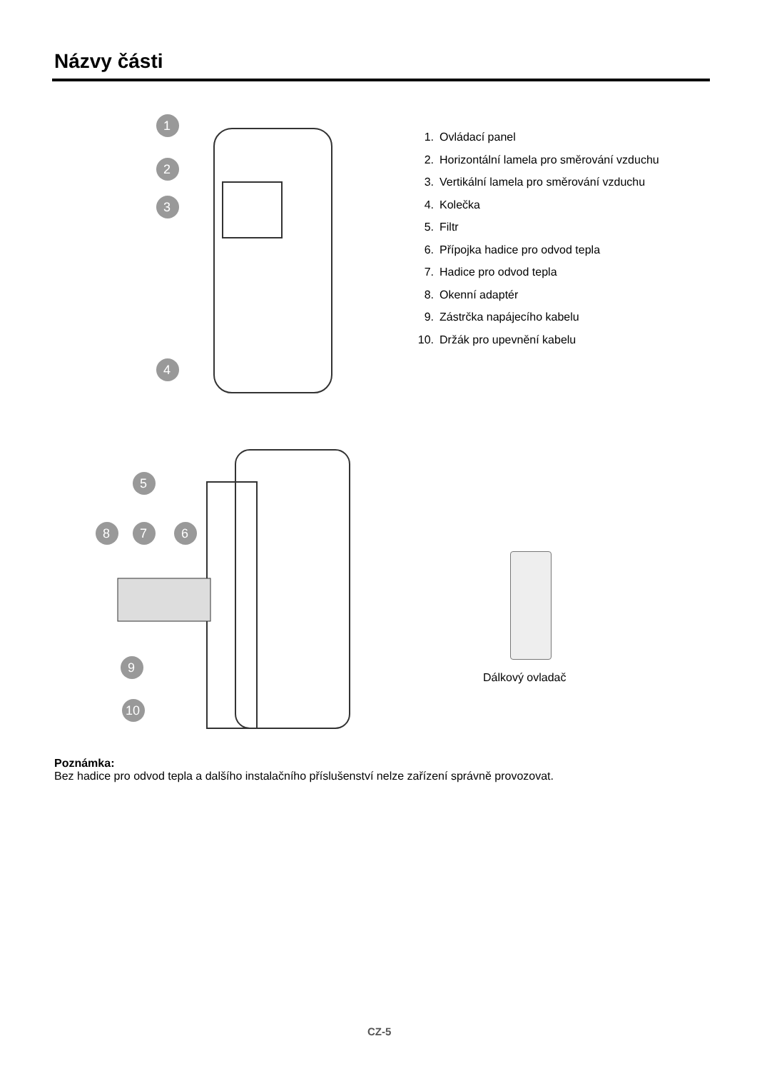Názvy části
1
2
3
4
5
8
7
6
9
10
1. Ovládací panel
2. Horizontální lamela pro směrování vzduchu
3. Vertikální lamela pro směrování vzduchu
4. Kolečka
5. Filtr
6. Přípojka hadice pro odvod tepla
7. Hadice pro odvod tepla
8. Okenní adaptér
9. Zástrčka napájecího kabelu
10. Držák pro upevnění kabelu
Dálkový ovladač
Poznámka:
Bez hadice pro odvod tepla a dalšího instalačního příslušenství nelze zařízení správně provozovat.
CZ-5